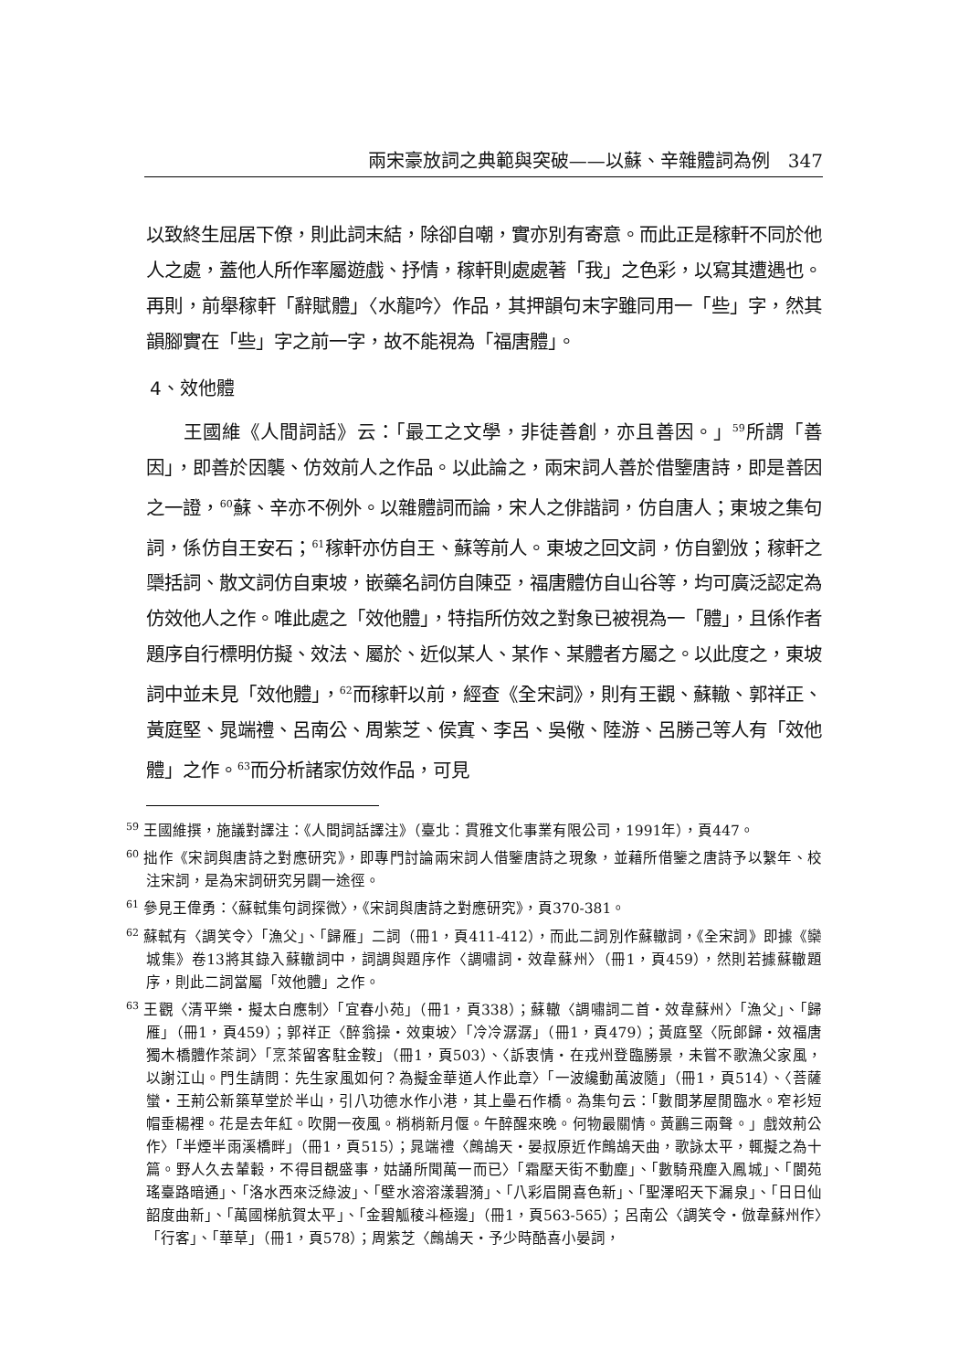兩宋豪放詞之典範與突破——以蘇、辛雜體詞為例　347
以致終生屈居下僚，則此詞末結，除卻自嘲，實亦別有寄意。而此正是稼軒不同於他人之處，蓋他人所作率屬遊戲、抒情，稼軒則處處著「我」之色彩，以寫其遭遇也。再則，前舉稼軒「辭賦體」〈水龍吟〉作品，其押韻句末字雖同用一「些」字，然其韻腳實在「些」字之前一字，故不能視為「福唐體」。
4、效他體
王國維《人間詞話》云：「最工之文學，非徒善創，亦且善因。」<sup>59</sup>所謂「善因」，即善於因襲、仿效前人之作品。以此論之，兩宋詞人善於借鑒唐詩，即是善因之一證，<sup>60</sup>蘇、辛亦不例外。以雜體詞而論，宋人之俳諧詞，仿自唐人；東坡之集句詞，係仿自王安石；<sup>61</sup>稼軒亦仿自王、蘇等前人。東坡之回文詞，仿自劉攽；稼軒之檃括詞、散文詞仿自東坡，嵌藥名詞仿自陳亞，福唐體仿自山谷等，均可廣泛認定為仿效他人之作。唯此處之「效他體」，特指所仿效之對象已被視為一「體」，且係作者題序自行標明仿擬、效法、屬於、近似某人、某作、某體者方屬之。以此度之，東坡詞中並未見「效他體」，<sup>62</sup>而稼軒以前，經查《全宋詞》，則有王觀、蘇轍、郭祥正、黃庭堅、晁端禮、呂南公、周紫芝、侯寘、李呂、吳儆、陸游、呂勝己等人有「效他體」之作。<sup>63</sup>而分析諸家仿效作品，可見
<sup>59</sup> 王國維撰，施議對譯注：《人間詞話譯注》（臺北：貫雅文化事業有限公司，1991年），頁447。
<sup>60</sup> 拙作《宋詞與唐詩之對應研究》，即專門討論兩宋詞人借鑒唐詩之現象，並藉所借鑒之唐詩予以繫年、校注宋詞，是為宋詞研究另闢一途徑。
<sup>61</sup> 參見王偉勇：〈蘇軾集句詞探微〉，《宋詞與唐詩之對應研究》，頁370-381。
<sup>62</sup> 蘇軾有〈調笑令〉「漁父」、「歸雁」二詞（冊1，頁411-412），而此二詞別作蘇轍詞，《全宋詞》即據《欒城集》卷13將其錄入蘇轍詞中，詞調與題序作〈調嘯詞‧效韋蘇州〉（冊1，頁459），然則若據蘇轍題序，則此二詞當屬「效他體」之作。
<sup>63</sup> 王觀〈清平樂‧擬太白應制〉「宜春小苑」（冊1，頁338）；蘇轍〈調嘯詞二首‧效韋蘇州〉「漁父」、「歸雁」（冊1，頁459）；郭祥正〈醉翁操‧效東坡〉「冷冷潺潺」（冊1，頁479）；黃庭堅〈阮郎歸‧效福唐獨木橋體作茶詞〉「烹茶留客駐金鞍」（冊1，頁503）、〈訴衷情‧在戎州登臨勝景，未嘗不歌漁父家風，以謝江山。門生請問：先生家風如何？為擬金華道人作此章〉「一波纔動萬波隨」（冊1，頁514）、〈菩薩蠻‧王荊公新築草堂於半山，引八功德水作小港，其上壘石作橋。為集句云：「數間茅屋閒臨水。窄衫短帽垂楊裡。花是去年紅。吹開一夜風。梢梢新月偃。午醉醒來晚。何物最關情。黃鸝三兩聲。」戲效荊公作〉「半煙半雨溪橋畔」（冊1，頁515）；晁端禮〈鷓鴣天‧晏叔原近作鷓鴣天曲，歌詠太平，輒擬之為十篇。野人久去輦轂，不得目覩盛事，姑誦所聞萬一而已〉「霜壓天街不動塵」、「數騎飛塵入鳳城」、「閬苑瑤臺路暗通」、「洛水西來泛綠波」、「壁水溶溶漾碧漪」、「八彩眉開喜色新」、「聖澤昭天下漏泉」、「日日仙韶度曲新」、「萬國梯航賀太平」、「金碧觚稜斗極邊」（冊1，頁563-565）；呂南公〈調笑令‧倣韋蘇州作〉「行客」、「華草」（冊1，頁578）；周紫芝〈鷓鴣天‧予少時酷喜小晏詞，